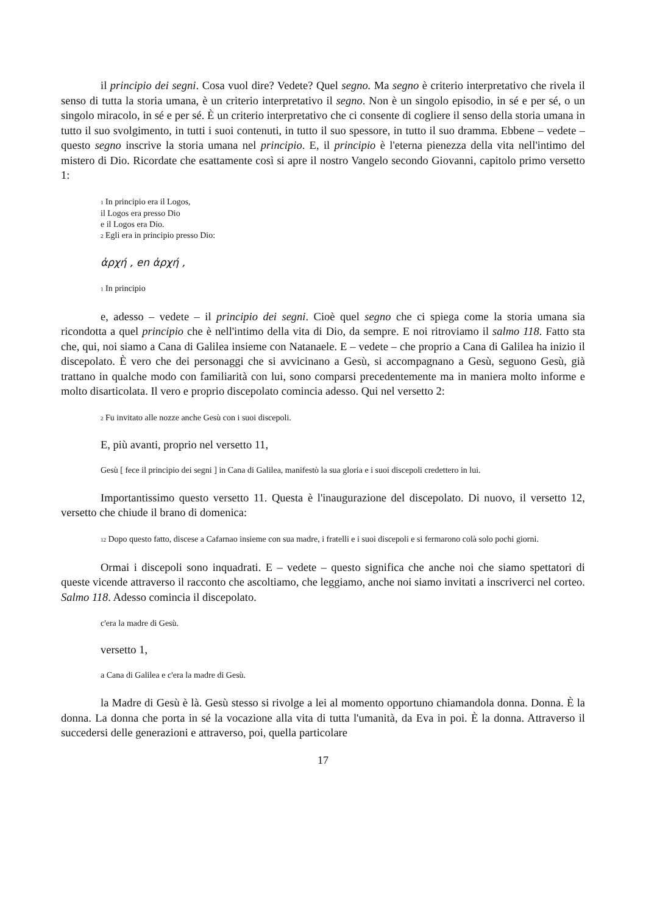il principio dei segni. Cosa vuol dire? Vedete? Quel segno. Ma segno è criterio interpretativo che rivela il senso di tutta la storia umana, è un criterio interpretativo il segno. Non è un singolo episodio, in sé e per sé, o un singolo miracolo, in sé e per sé. È un criterio interpretativo che ci consente di cogliere il senso della storia umana in tutto il suo svolgimento, in tutti i suoi contenuti, in tutto il suo spessore, in tutto il suo dramma. Ebbene – vedete – questo segno inscrive la storia umana nel principio. E, il principio è l'eterna pienezza della vita nell'intimo del mistero di Dio. Ricordate che esattamente così si apre il nostro Vangelo secondo Giovanni, capitolo primo versetto 1:
<sup>1</sup> In principio era il Logos,
il Logos era presso Dio
e il Logos era Dio.
<sup>2</sup> Egli era in principio presso Dio:
ἀρχή , en ἀρχή ,
<sup>1</sup> In principio
e, adesso – vedete – il principio dei segni. Cioè quel segno che ci spiega come la storia umana sia ricondotta a quel principio che è nell'intimo della vita di Dio, da sempre. E noi ritroviamo il salmo 118. Fatto sta che, qui, noi siamo a Cana di Galilea insieme con Natanaele. E – vedete – che proprio a Cana di Galilea ha inizio il discepolato. È vero che dei personaggi che si avvicinano a Gesù, si accompagnano a Gesù, seguono Gesù, già trattano in qualche modo con familiarità con lui, sono comparsi precedentemente ma in maniera molto informe e molto disarticolata. Il vero e proprio discepolato comincia adesso. Qui nel versetto 2:
<sup>2</sup> Fu invitato alle nozze anche Gesù con i suoi discepoli.
E, più avanti, proprio nel versetto 11,
Gesù [ fece il principio dei segni ] in Cana di Galilea, manifestò la sua gloria e i suoi discepoli credettero in lui.
Importantissimo questo versetto 11. Questa è l'inaugurazione del discepolato. Di nuovo, il versetto 12, versetto che chiude il brano di domenica:
<sup>12</sup> Dopo questo fatto, discese a Cafarnao insieme con sua madre, i fratelli e i suoi discepoli e si fermarono colà solo pochi giorni.
Ormai i discepoli sono inquadrati. E – vedete – questo significa che anche noi che siamo spettatori di queste vicende attraverso il racconto che ascoltiamo, che leggiamo, anche noi siamo invitati a inscriverci nel corteo. Salmo 118. Adesso comincia il discepolato.
c'era la madre di Gesù.
versetto 1,
a Cana di Galilea e c'era la madre di Gesù.
la Madre di Gesù è là. Gesù stesso si rivolge a lei al momento opportuno chiamandola donna. Donna. È la donna. La donna che porta in sé la vocazione alla vita di tutta l'umanità, da Eva in poi. È la donna. Attraverso il succedersi delle generazioni e attraverso, poi, quella particolare
17